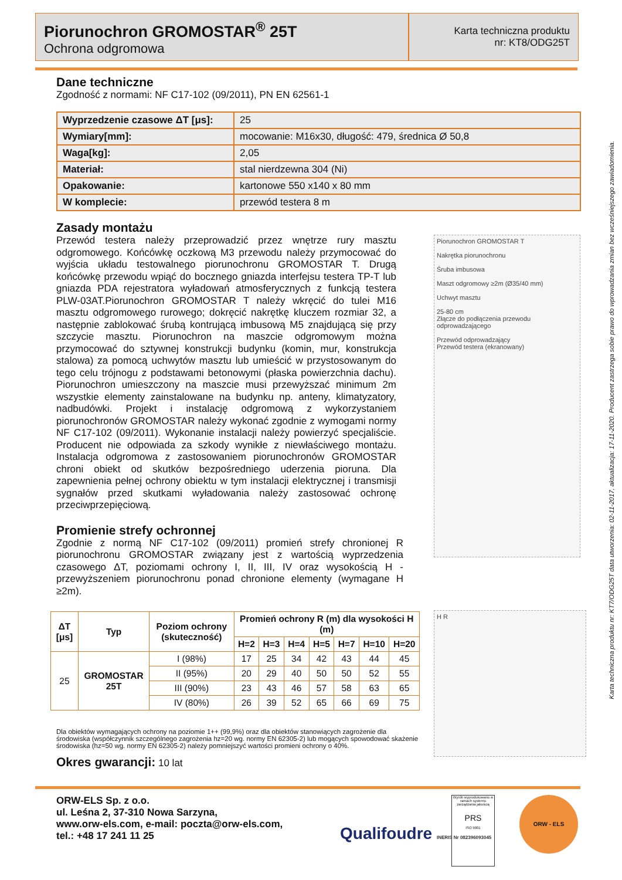Piorunochron GROMOSTAR<sup>®</sup> 25T
Ochrona odgromowa
Karta techniczna produktu
nr: KT8/ODG25T
Dane techniczne
Zgodność z normami: NF C17-102 (09/2011), PN EN 62561-1
| Wyprzedzenie czasowe ΔT [μs]: | 25 |
| Wymiary[mm]: | mocowanie: M16x30, długość: 479, średnica Ø 50,8 |
| Waga[kg]: | 2,05 |
| Materiał: | stal nierdzewna 304 (Ni) |
| Opakowanie: | kartonowe 550 x140 x 80 mm |
| W komplecie: | przewód testera 8 m |
Zasady montażu
Przewód testera należy przeprowadzić przez wnętrze rury masztu odgromowego. Końcówkę oczkową M3 przewodu należy przymocować do wyjścia układu testowalnego piorunochronu GROMOSTAR T. Drugą końcówkę przewodu wpiąć do bocznego gniazda interfejsu testera TP-T lub gniazda PDA rejestratora wyładowań atmosferycznych z funkcją testera PLW-03AT.Piorunochron GROMOSTAR T należy wkręcić do tulei M16 masztu odgromowego rurowego; dokręcić nakrętkę kluczem rozmiar 32, a następnie zablokować śrubą kontrującą imbusową M5 znajdującą się przy szczycie masztu. Piorunochron na maszcie odgromowym można przymocować do sztywnej konstrukcji budynku (komin, mur, konstrukcja stalowa) za pomocą uchwytów masztu lub umieścić w przystosowanym do tego celu trójnogu z podstawami betonowymi (płaska powierzchnia dachu). Piorunochron umieszczony na maszcie musi przewyższać minimum 2m wszystkie elementy zainstalowane na budynku np. anteny, klimatyzatory, nadbudówki. Projekt i instalację odgromową z wykorzystaniem piorunochronów GROMOSTAR należy wykonać zgodnie z wymogami normy NF C17-102 (09/2011). Wykonanie instalacji należy powierzyć specjaliście. Producent nie odpowiada za szkody wynikłe z niewłaściwego montażu. Instalacja odgromowa z zastosowaniem piorunochronów GROMOSTAR chroni obiekt od skutków bezpośredniego uderzenia pioruna. Dla zapewnienia pełnej ochrony obiektu w tym instalacji elektrycznej i transmisji sygnałów przed skutkami wyładowania należy zastosować ochronę przeciwprzepięciową.
Promienie strefy ochronnej
Zgodnie z normą NF C17-102 (09/2011) promień strefy chronionej R piorunochronu GROMOSTAR związany jest z wartością wyprzedzenia czasowego ΔT, poziomami ochrony I, II, III, IV oraz wysokością H - przewyższeniem piorunochronu ponad chronione elementy (wymagane H ≥2m).
| ΔT [μs] | Typ | Poziom ochrony (skuteczność) | Promień ochrony R (m) dla wysokości H (m) | | | | | | |
| --- | --- | --- | --- | --- | --- | --- | --- | --- | --- |
| | | | H=2 | H=3 | H=4 | H=5 | H=7 | H=10 | H=20 |
| 25 | GROMOSTAR 25T | I (98%) | 17 | 25 | 34 | 42 | 43 | 44 | 45 |
| | | II (95%) | 20 | 29 | 40 | 50 | 50 | 52 | 55 |
| | | III (90%) | 23 | 43 | 46 | 57 | 58 | 63 | 65 |
| | | IV (80%) | 26 | 39 | 52 | 65 | 66 | 69 | 75 |
Dla obiektów wymagających ochrony na poziomie 1++ (99,9%) oraz dla obiektów stanowiących zagrożenie dla środowiska (współczynnik szczególnego zagrożenia hz=20 wg. normy EN 62305-2) lub mogących spowodować skażenie środowiska (hz=50 wg. normy EN 62305-2) należy pomniejszyć wartości promieni ochrony o 40%.
Okres gwarancji: 10 lat
Piorunochron GROMOSTAR T
Nakrętka piorunochronu
Śruba imbusowa
Maszt odgromowy ≥2m (Ø35/40 mm)
Uchwyt masztu
25-80 cm
Złącze do podłączenia przewodu odprowadzającego
Przewód odprowadzający
Przewód testera (ekranowany)
H R
Karta techniczna produktu nr: KT7/ODG25T data utworzenia: 02-11-2017, aktualizacja: 17-11-2020. Producent zastrzega sobie prawo do wprowadzania zmian bez wcześniejszego zawiadomienia.
ORW-ELS Sp. z o.o.
ul. Leśna 2, 37-310 Nowa Sarzyna,
www.orw-els.com, e-mail: poczta@orw-els.com,
tel.: +48 17 241 11 25
Qualifoudre INERIS Nr 082396093045
Wyrób wyprodukowano w ramach systemu zarządzania jakością
PRS
ISO 9001
ORW - ELS